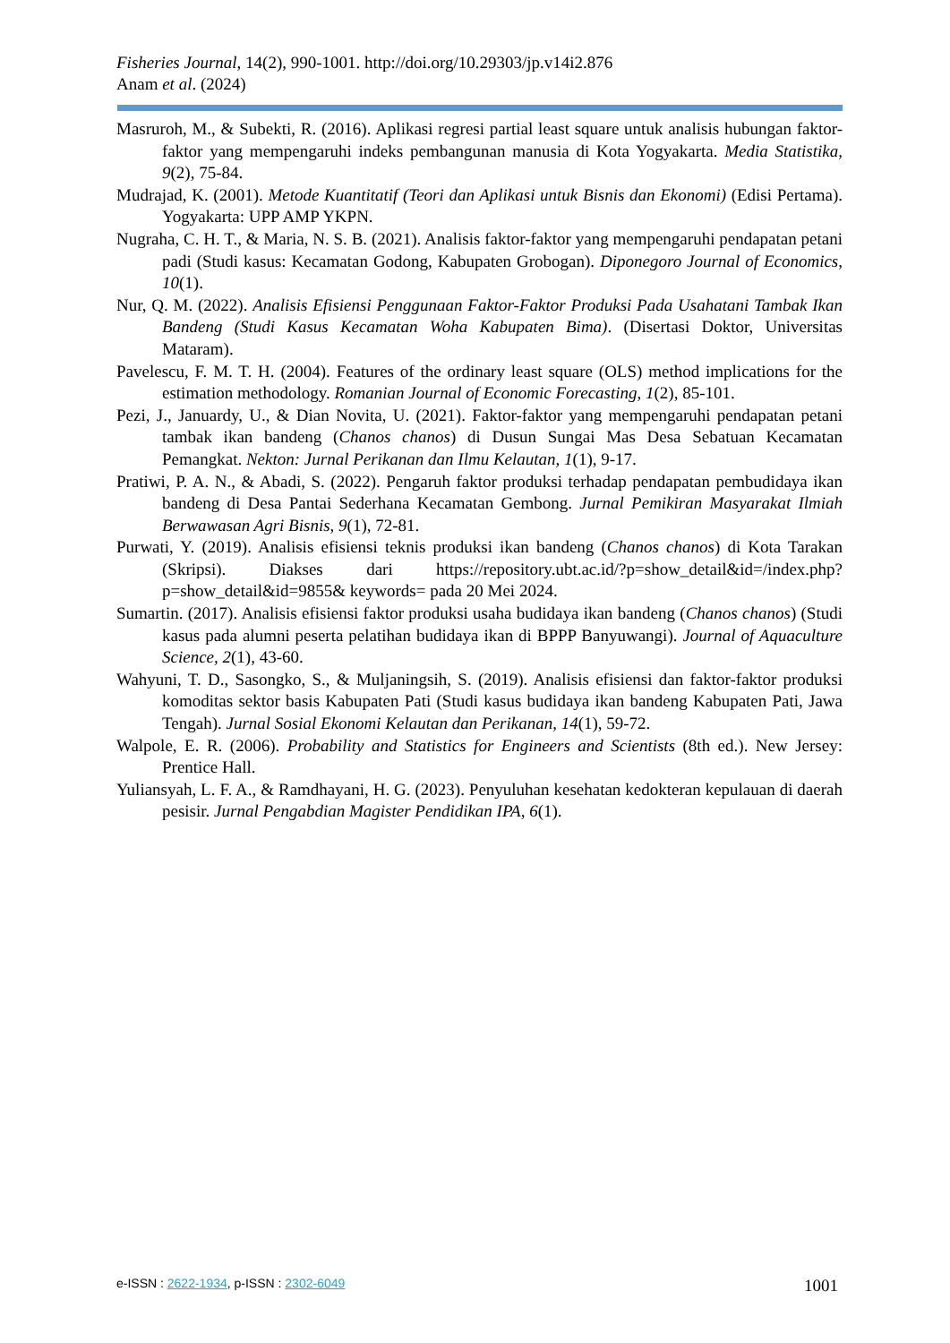Fisheries Journal, 14(2), 990-1001. http://doi.org/10.29303/jp.v14i2.876
Anam et al. (2024)
Masruroh, M., & Subekti, R. (2016). Aplikasi regresi partial least square untuk analisis hubungan faktor-faktor yang mempengaruhi indeks pembangunan manusia di Kota Yogyakarta. Media Statistika, 9(2), 75-84.
Mudrajad, K. (2001). Metode Kuantitatif (Teori dan Aplikasi untuk Bisnis dan Ekonomi) (Edisi Pertama). Yogyakarta: UPP AMP YKPN.
Nugraha, C. H. T., & Maria, N. S. B. (2021). Analisis faktor-faktor yang mempengaruhi pendapatan petani padi (Studi kasus: Kecamatan Godong, Kabupaten Grobogan). Diponegoro Journal of Economics, 10(1).
Nur, Q. M. (2022). Analisis Efisiensi Penggunaan Faktor-Faktor Produksi Pada Usahatani Tambak Ikan Bandeng (Studi Kasus Kecamatan Woha Kabupaten Bima). (Disertasi Doktor, Universitas Mataram).
Pavelescu, F. M. T. H. (2004). Features of the ordinary least square (OLS) method implications for the estimation methodology. Romanian Journal of Economic Forecasting, 1(2), 85-101.
Pezi, J., Januardy, U., & Dian Novita, U. (2021). Faktor-faktor yang mempengaruhi pendapatan petani tambak ikan bandeng (Chanos chanos) di Dusun Sungai Mas Desa Sebatuan Kecamatan Pemangkat. Nekton: Jurnal Perikanan dan Ilmu Kelautan, 1(1), 9-17.
Pratiwi, P. A. N., & Abadi, S. (2022). Pengaruh faktor produksi terhadap pendapatan pembudidaya ikan bandeng di Desa Pantai Sederhana Kecamatan Gembong. Jurnal Pemikiran Masyarakat Ilmiah Berwawasan Agri Bisnis, 9(1), 72-81.
Purwati, Y. (2019). Analisis efisiensi teknis produksi ikan bandeng (Chanos chanos) di Kota Tarakan (Skripsi). Diakses dari https://repository.ubt.ac.id/?p=show_detail&id=/index.php?p=show_detail&id=9855& keywords= pada 20 Mei 2024.
Sumartin. (2017). Analisis efisiensi faktor produksi usaha budidaya ikan bandeng (Chanos chanos) (Studi kasus pada alumni peserta pelatihan budidaya ikan di BPPP Banyuwangi). Journal of Aquaculture Science, 2(1), 43-60.
Wahyuni, T. D., Sasongko, S., & Muljaningsih, S. (2019). Analisis efisiensi dan faktor-faktor produksi komoditas sektor basis Kabupaten Pati (Studi kasus budidaya ikan bandeng Kabupaten Pati, Jawa Tengah). Jurnal Sosial Ekonomi Kelautan dan Perikanan, 14(1), 59-72.
Walpole, E. R. (2006). Probability and Statistics for Engineers and Scientists (8th ed.). New Jersey: Prentice Hall.
Yuliansyah, L. F. A., & Ramdhayani, H. G. (2023). Penyuluhan kesehatan kedokteran kepulauan di daerah pesisir. Jurnal Pengabdian Magister Pendidikan IPA, 6(1).
e-ISSN : 2622-1934, p-ISSN : 2302-6049 1001